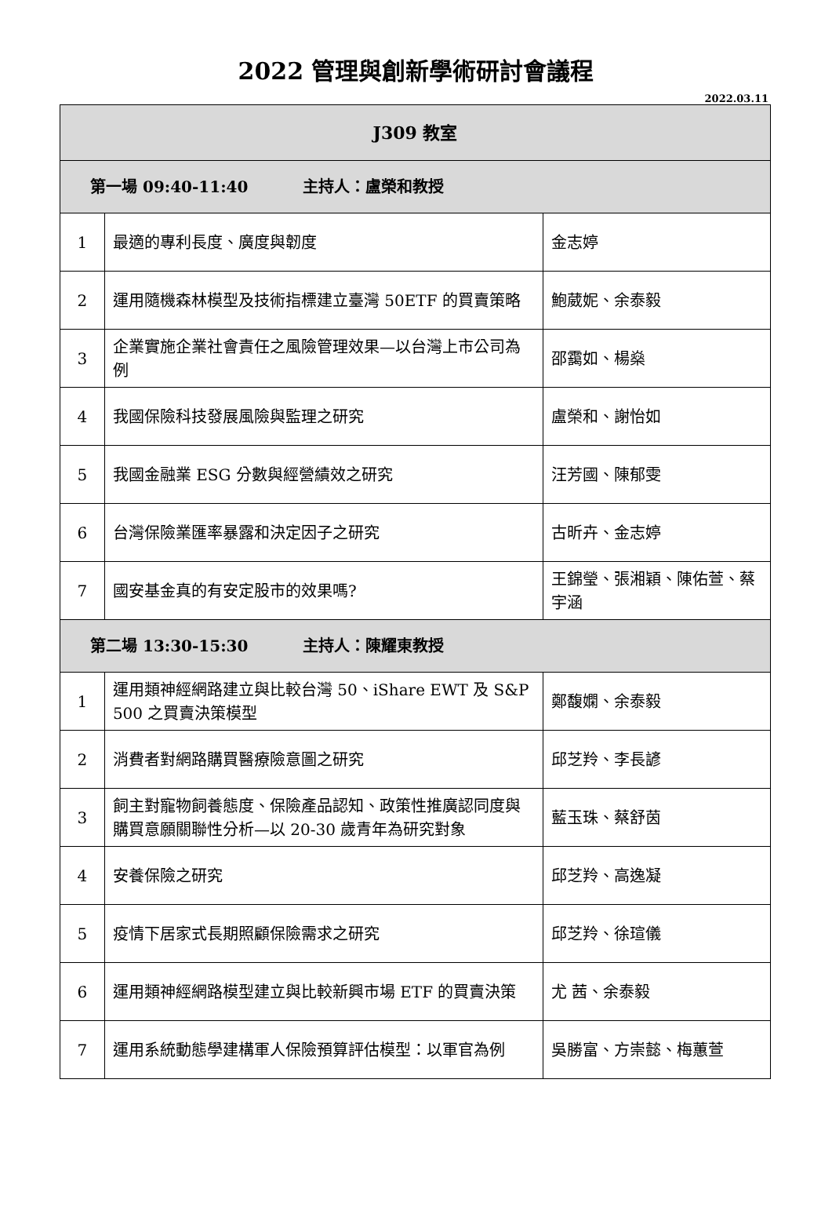2022 管理與創新學術研討會議程
2022.03.11
| J309 教室 | | |
| 第一場 09:40-11:40 主持人：盧榮和教授 | | |
| 1 | 最適的專利長度、廣度與韌度 | 金志婷 |
| 2 | 運用隨機森林模型及技術指標建立臺灣 50ETF 的買賣策略 | 鮑葳妮、余泰毅 |
| 3 | 企業實施企業社會責任之風險管理效果—以台灣上市公司為例 | 邵靄如、楊燊 |
| 4 | 我國保險科技發展風險與監理之研究 | 盧榮和、謝怡如 |
| 5 | 我國金融業 ESG 分數與經營績效之研究 | 汪芳國、陳郁雯 |
| 6 | 台灣保險業匯率暴露和決定因子之研究 | 古昕卉、金志婷 |
| 7 | 國安基金真的有安定股市的效果嗎? | 王錦瑩、張湘穎、陳佑萱、蔡宇涵 |
| 第二場 13:30-15:30 主持人：陳耀東教授 | | |
| 1 | 運用類神經網路建立與比較台灣 50、iShare EWT 及 S&P 500 之買賣決策模型 | 鄭馥嫻、余泰毅 |
| 2 | 消費者對網路購買醫療險意圖之研究 | 邱芝羚、李長諺 |
| 3 | 飼主對寵物飼養態度、保險產品認知、政策性推廣認同度與購買意願關聯性分析—以 20-30 歲青年為研究對象 | 藍玉珠、蔡舒茵 |
| 4 | 安養保險之研究 | 邱芝羚、高逸凝 |
| 5 | 疫情下居家式長期照顧保險需求之研究 | 邱芝羚、徐瑄儀 |
| 6 | 運用類神經網路模型建立與比較新興市場 ETF 的買賣決策 | 尤 茜、余泰毅 |
| 7 | 運用系統動態學建構軍人保險預算評估模型：以軍官為例 | 吳勝富、方崇懿、梅蕙萱 |